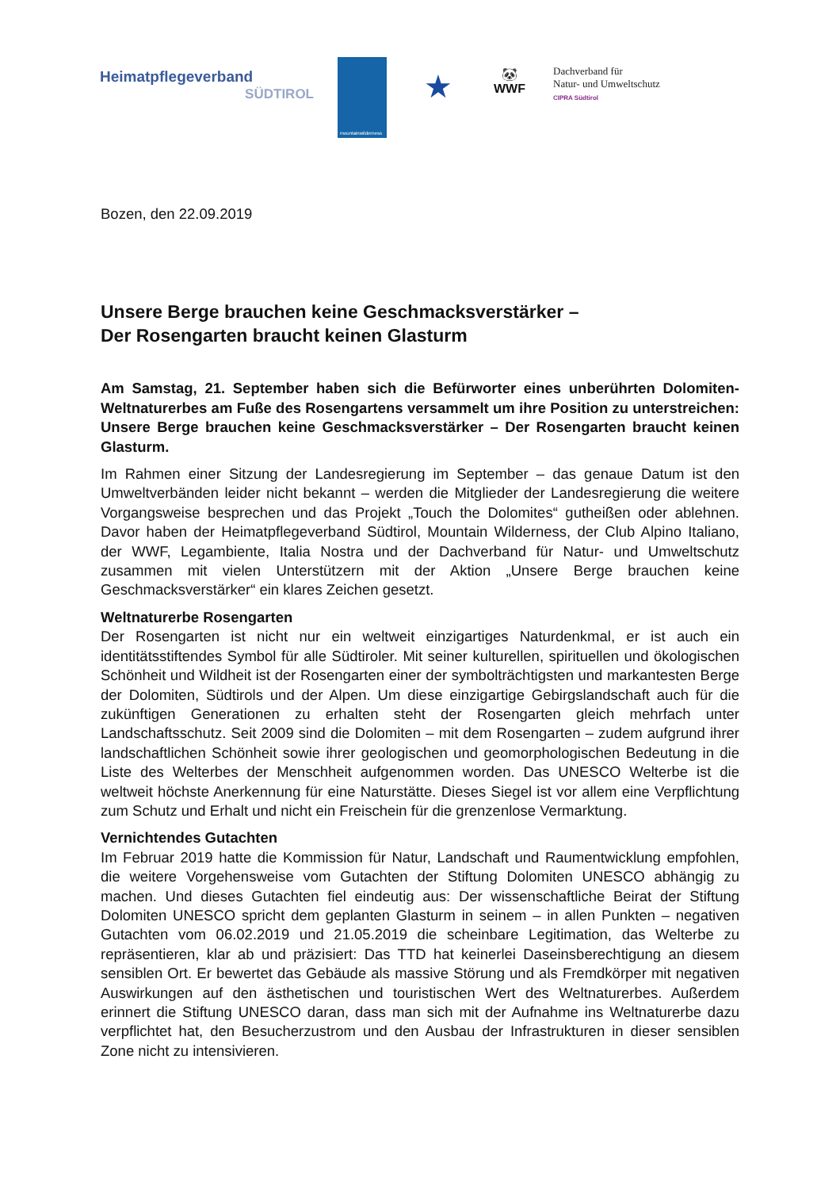Heimatpflegeverband
SÜDTIROL
mountainwilderness
★
🐼
WWF
Dachverband für
Natur- und Umweltschutz
CIPRA Südtirol
Bozen, den 22.09.2019
Unsere Berge brauchen keine Geschmacksverstärker –
Der Rosengarten braucht keinen Glasturm
Am Samstag, 21. September haben sich die Befürworter eines unberührten Dolomiten-Weltnaturerbes am Fuße des Rosengartens versammelt um ihre Position zu unterstreichen: Unsere Berge brauchen keine Geschmacksverstärker – Der Rosengarten braucht keinen Glasturm.
Im Rahmen einer Sitzung der Landesregierung im September – das genaue Datum ist den Umweltverbänden leider nicht bekannt – werden die Mitglieder der Landesregierung die weitere Vorgangsweise besprechen und das Projekt „Touch the Dolomites“ gutheißen oder ablehnen. Davor haben der Heimatpflegeverband Südtirol, Mountain Wilderness, der Club Alpino Italiano, der WWF, Legambiente, Italia Nostra und der Dachverband für Natur- und Umweltschutz zusammen mit vielen Unterstützern mit der Aktion „Unsere Berge brauchen keine Geschmacksverstärker“ ein klares Zeichen gesetzt.
Weltnaturerbe Rosengarten
Der Rosengarten ist nicht nur ein weltweit einzigartiges Naturdenkmal, er ist auch ein identitätsstiftendes Symbol für alle Südtiroler. Mit seiner kulturellen, spirituellen und ökologischen Schönheit und Wildheit ist der Rosengarten einer der symbolträchtigsten und markantesten Berge der Dolomiten, Südtirols und der Alpen. Um diese einzigartige Gebirgslandschaft auch für die zukünftigen Generationen zu erhalten steht der Rosengarten gleich mehrfach unter Landschaftsschutz. Seit 2009 sind die Dolomiten – mit dem Rosengarten – zudem aufgrund ihrer landschaftlichen Schönheit sowie ihrer geologischen und geomorphologischen Bedeutung in die Liste des Welterbes der Menschheit aufgenommen worden. Das UNESCO Welterbe ist die weltweit höchste Anerkennung für eine Naturstätte. Dieses Siegel ist vor allem eine Verpflichtung zum Schutz und Erhalt und nicht ein Freischein für die grenzenlose Vermarktung.
Vernichtendes Gutachten
Im Februar 2019 hatte die Kommission für Natur, Landschaft und Raumentwicklung empfohlen, die weitere Vorgehensweise vom Gutachten der Stiftung Dolomiten UNESCO abhängig zu machen. Und dieses Gutachten fiel eindeutig aus: Der wissenschaftliche Beirat der Stiftung Dolomiten UNESCO spricht dem geplanten Glasturm in seinem – in allen Punkten – negativen Gutachten vom 06.02.2019 und 21.05.2019 die scheinbare Legitimation, das Welterbe zu repräsentieren, klar ab und präzisiert: Das TTD hat keinerlei Daseinsberechtigung an diesem sensiblen Ort. Er bewertet das Gebäude als massive Störung und als Fremdkörper mit negativen Auswirkungen auf den ästhetischen und touristischen Wert des Weltnaturerbes. Außerdem erinnert die Stiftung UNESCO daran, dass man sich mit der Aufnahme ins Weltnaturerbe dazu verpflichtet hat, den Besucherzustrom und den Ausbau der Infrastrukturen in dieser sensiblen Zone nicht zu intensivieren.